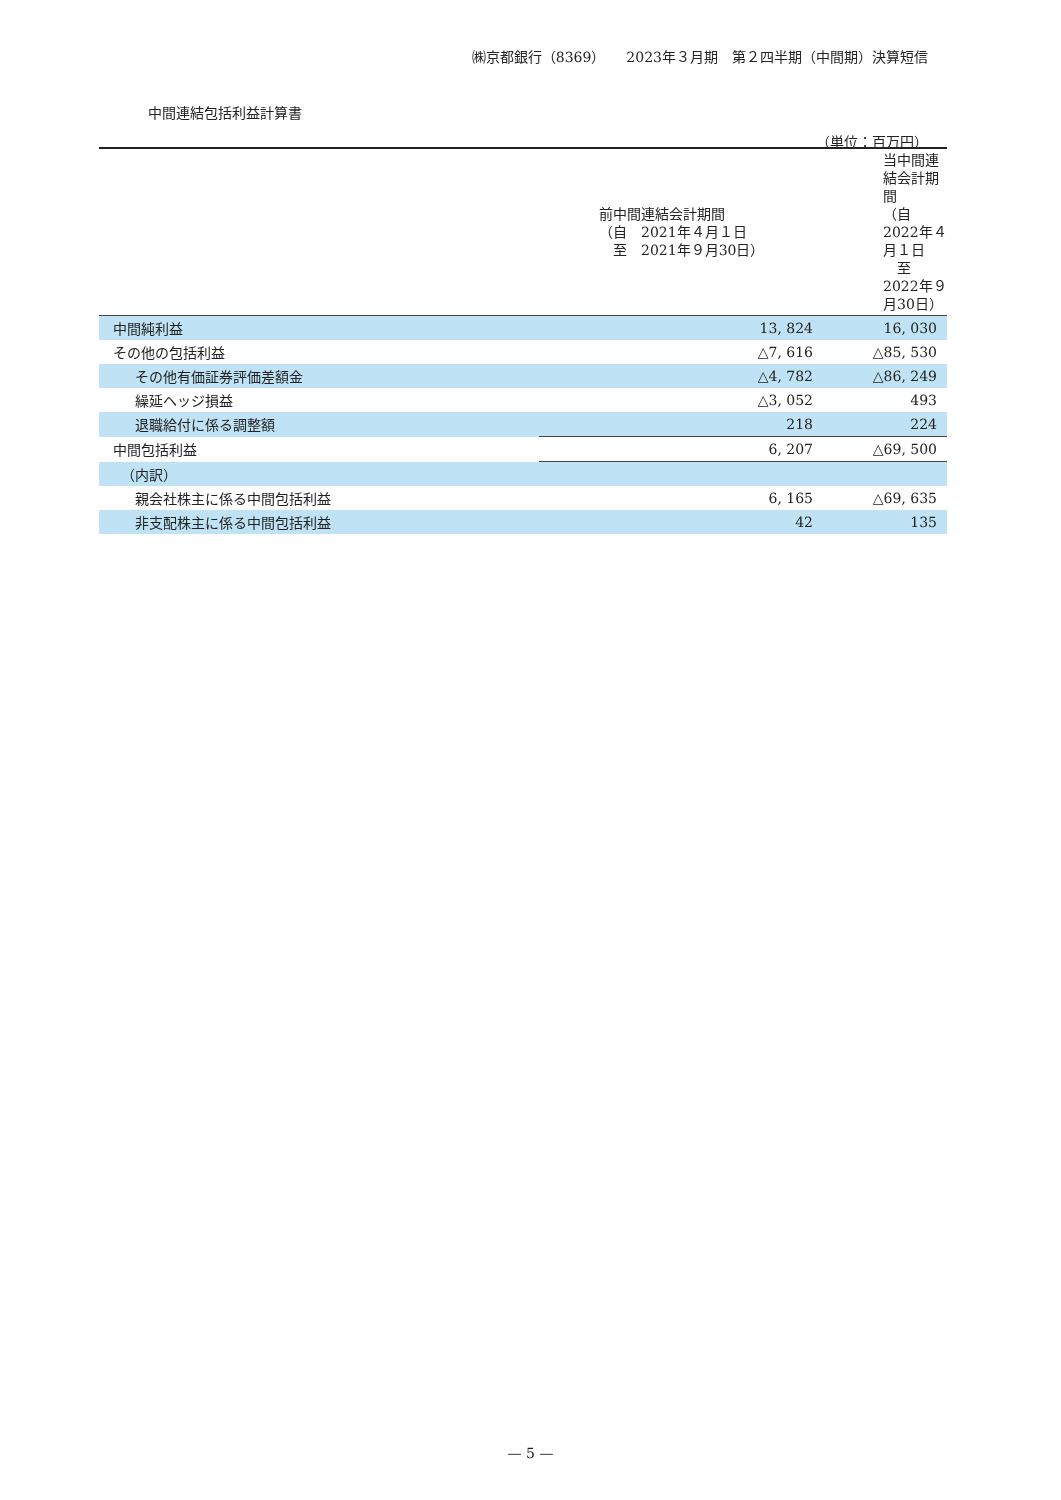㈱京都銀行（8369）　　2023年３月期　第２四半期（中間期）決算短信
中間連結包括利益計算書
（単位：百万円）
| | 前中間連結会計期間 （自 2021年４月１日 至 2021年９月30日） | 当中間連結会計期間 （自 2022年４月１日 至 2022年９月30日） |
| --- | --- | --- |
| 中間純利益 | 13, 824 | 16, 030 |
| その他の包括利益 | △7, 616 | △85, 530 |
| その他有価証券評価差額金 | △4, 782 | △86, 249 |
| 繰延ヘッジ損益 | △3, 052 | 493 |
| 退職給付に係る調整額 | 218 | 224 |
| 中間包括利益 | 6, 207 | △69, 500 |
| （内訳） | | |
| 親会社株主に係る中間包括利益 | 6, 165 | △69, 635 |
| 非支配株主に係る中間包括利益 | 42 | 135 |
— 5 —